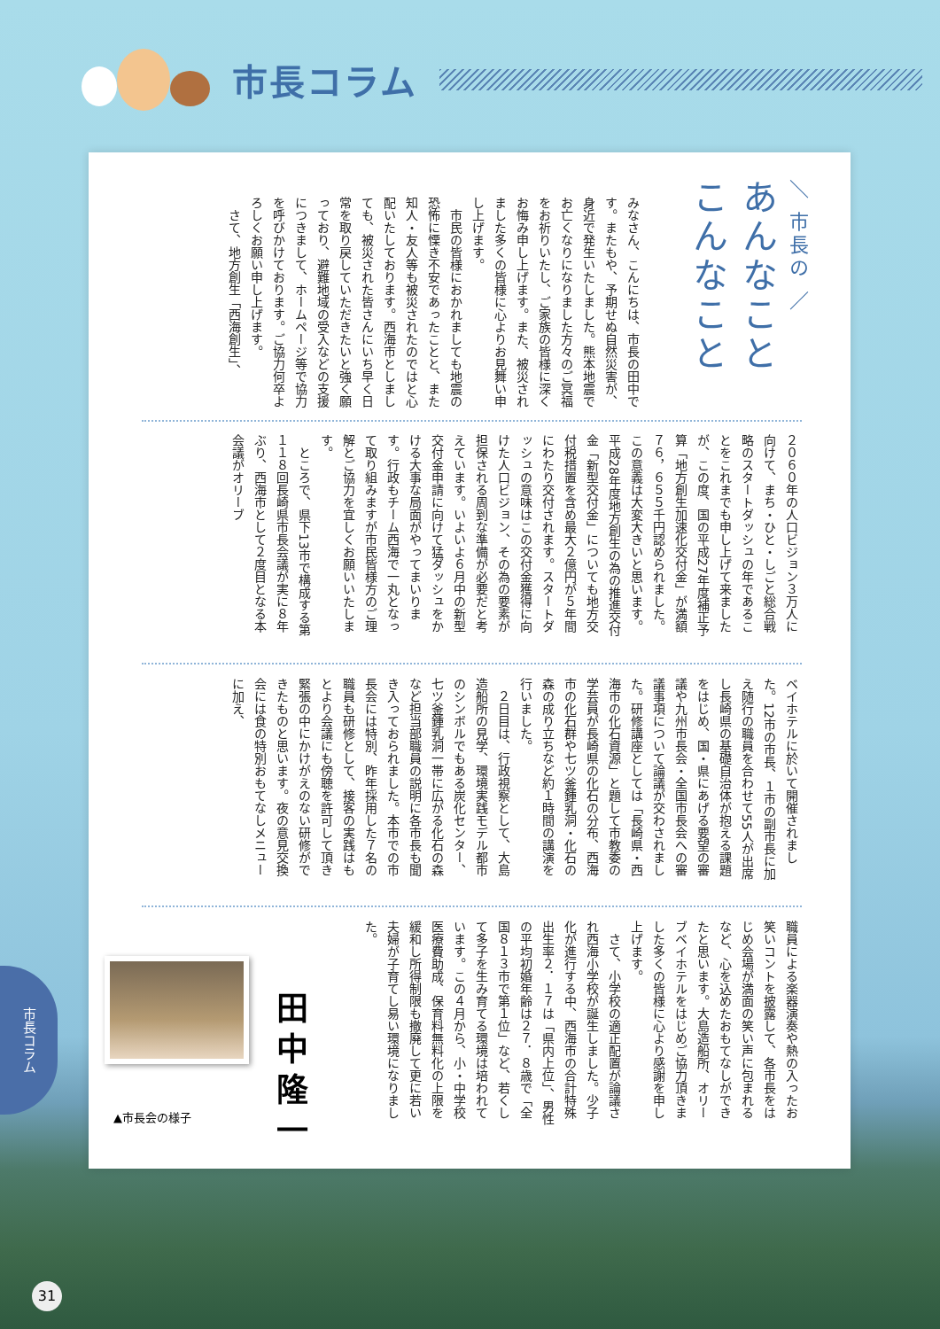市長コラム
＼ 市長の ／
あんなこと こんなこと
みなさん、こんにちは、市長の田中です。またもや、予期せぬ自然災害が、身近で発生いたしました。熊本地震でお亡くなりになりました方々のご冥福をお祈りいたし、ご家族の皆様に深くお悔み申し上げます。また、被災されました多くの皆様に心よりお見舞い申し上げます。
　市民の皆様におかれましても地震の恐怖に慄き不安であったことと、また知人・友人等も被災されたのではと心配いたしております。西海市としましても、被災された皆さんにいち早く日常を取り戻していただきたいと強く願っており、避難地域の受入などの支援につきまして、ホームページ等で協力を呼びかけております。ご協力何卒よろしくお願い申し上げます。
　さて、地方創生「西海創生」、
２０６０年の人口ビジョン３万人に向けて、まち・ひと・しごと総合戦略のスタートダッシュの年であることをこれまでも申し上げて来ましたが、この度、国の平成27年度補正予算「地方創生加速化交付金」が満額７６，６５５千円認められました。この意義は大変大きいと思います。平成28年度地方創生の為の推進交付金「新型交付金」についても地方交付税措置を含め最大２億円が５年間にわたり交付されます。スタートダッシュの意味はこの交付金獲得に向けた人口ビジョン、その為の要素が担保される周到な準備が必要だと考えています。いよいよ６月中の新型交付金申請に向けて猛ダッシュをかける大事な局面がやってまいります。行政もチーム西海で一丸となって取り組みますが市民皆様方のご理解とご協力を宜しくお願いいたします。
　ところで、県下13市で構成する第１１８回長崎県市長会議が実に８年ぶり、西海市として２度目となる本会議がオリーブ
ベイホテルに於いて開催されました。12市の市長、１市の副市長に加え随行の職員を合わせて55人が出席し長崎県の基礎自治体が抱える課題をはじめ、国・県にあげる要望の審議や九州市長会・全国市長会への審議事項について論議が交わされました。研修講座としては「長崎県・西海市の化石資源」と題して市教委の学芸員が長崎県の化石の分布、西海市の化石群や七ツ釜鍾乳洞・化石の森の成り立ちなど約１時間の講演を行いました。
　２日目は、行政視察として、大島造船所の見学、環境実践モデル都市のシンボルでもある炭化センター、七ツ釜鍾乳洞一帯に広がる化石の森など担当部職員の説明に各市長も聞き入っておられました。本市での市長会には特別、昨年採用した７名の職員も研修として、接客の実践はもとより会議にも傍聴を許可して頂き緊張の中にかけがえのない研修ができたものと思います。夜の意見交換会には食の特別おもてなしメニューに加え、
職員による楽器演奏や熱の入ったお笑いコントを披露して、各市長をはじめ会場が満面の笑い声に包まれるなど、心を込めたおもてなしができたと思います。大島造船所、オリーブベイホテルをはじめご協力頂きました多くの皆様に心より感謝を申し上げます。
　さて、小学校の適正配置が論議され西海小学校が誕生しました。少子化が進行する中、西海市の合計特殊出生率２．１７は「県内上位」、男性の平均初婚年齢は２７．８歳で「全国８１３市で第１位」など、若くして多子を生み育てる環境は培われています。この４月から、小・中学校医療費助成、保育料無料化の上限を緩和し所得制限も撤廃して更に若い夫婦が子育てし易い環境になりました。
田中隆一
▲市長会の様子
市長コラム
31